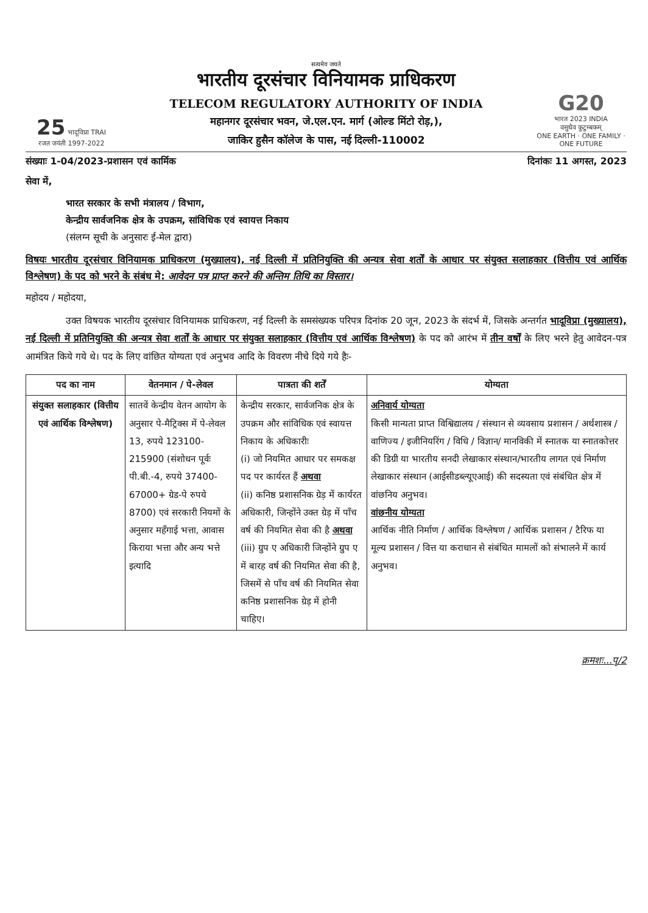25 भादूविप्रा TRAI
रजत जयंती 1997-2022
सत्यमेव जयते
भारतीय दूरसंचार विनियामक प्राधिकरण
TELECOM REGULATORY AUTHORITY OF INDIA
महानगर दूरसंचार भवन, जे.एल.एन. मार्ग (ओल्ड मिंटो रोड़,),
जाकिर हुसैन कॉलेज के पास, नई दिल्ली-110002
G20
भारत 2023 INDIA
वसुधैव कुटुम्बकम्
ONE EARTH · ONE FAMILY · ONE FUTURE
संख्याः 1-04/2023-प्रशासन एवं कार्मिक दिनांकः 11 अगस्त, 2023
सेवा में,
भारत सरकार के सभी मंत्रालय / विभाग,
केन्द्रीय सार्वजनिक क्षेत्र के उपक्रम, सांविधिक एवं स्वायत्त निकाय
(संलग्न सूची के अनुसारः ई-मेल द्वारा)
विषयः भारतीय दूरसंचार विनियामक प्राधिकरण (मुख्यालय), नई दिल्ली में प्रतिनियुक्ति की अन्यत्र सेवा शर्तों के आधार पर संयुक्त सलाहकार (वित्तीय एवं आर्थिक विश्लेषण) के पद को भरने के संबंध मे: आवेदन पत्र प्राप्त करने की अन्तिम तिथि का विस्तार।
महोदय / महोदया,
उक्त विषयक भारतीय दूरसंचार विनियामक प्राधिकरण, नई दिल्ली के समसंख्यक परिपत्र दिनांक 20 जून, 2023 के संदर्भ में, जिसके अन्तर्गत भादूविप्रा (मुख्यालय), नई दिल्ली में प्रतिनियुक्ति की अन्यत्र सेवा शर्तों के आधार पर संयुक्त सलाहकार (वित्तीय एवं आर्थिक विश्लेषण) के पद को आरंभ में तीन वर्षों के लिए भरने हेतु आवेदन-पत्र आमंत्रित किये गये थे। पद के लिए वांछित योग्यता एवं अनुभव आदि के विवरण नीचे दिये गये हैः-
| पद का नाम | वेतनमान / पे-लेवल | पात्रता की शर्तें | योग्यता |
| --- | --- | --- | --- |
| संयुक्त सलाहकार (वित्तीय एवं आर्थिक विश्लेषण) | सातवें केन्द्रीय वेतन आयोग के अनुसार पे-मैट्रिक्स में पे-लेवल 13, रुपये 123100-215900 (संशोधन पूर्वः पी.बी.-4, रुपये 37400-67000+ ग्रेड-पे रुपये 8700) एवं सरकारी नियमों के अनुसार महँगाई भत्ता, आवास किराया भत्ता और अन्य भत्ते इत्यादि | केन्द्रीय सरकार, सार्वजनिक क्षेत्र के उपक्रम और सांविधिक एवं स्वायत्त निकाय के अधिकारीः (i) जो नियमित आधार पर समकक्ष पद पर कार्यरत हैं अथवा (ii) कनिष्ठ प्रशासनिक ग्रेड़ में कार्यरत अधिकारी, जिन्होंने उक्त ग्रेड़ में पाँच वर्ष की नियमित सेवा की है अथवा (iii) ग्रुप ए अधिकारी जिन्होंने ग्रुप ए में बारह वर्ष की नियमित सेवा की है, जिसमें से पाँच वर्ष की नियमित सेवा कनिष्ठ प्रशासनिक ग्रेड़ में होनी चाहिए। | अनिवार्य योग्यता किसी मान्यता प्राप्त विश्विद्यालय / संस्थान से व्यवसाय प्रशासन / अर्थशास्त्र / वाणिज्य / इजीनियरिंग / विधि / विज्ञान/ मानविकी में स्नातक या स्नातकोत्तर की डिग्री या भारतीय सनदी लेखाकार संस्थान/भारतीय लागत एवं निर्माण लेखाकार संस्थान (आईसीडब्ल्यूएआई) की सदस्यता एवं संबंधित क्षेत्र में वांछनिय अनुभव। वांछनीय योग्यता आर्थिक नीति निर्माण / आर्थिक विश्लेषण / आर्थिक प्रशासन / टैरिफ या मूल्य प्रशासन / वित्त या कराधान से संबंधित मामलों को संभालने में कार्य अनुभव। |
क्रमशः...पृ/2